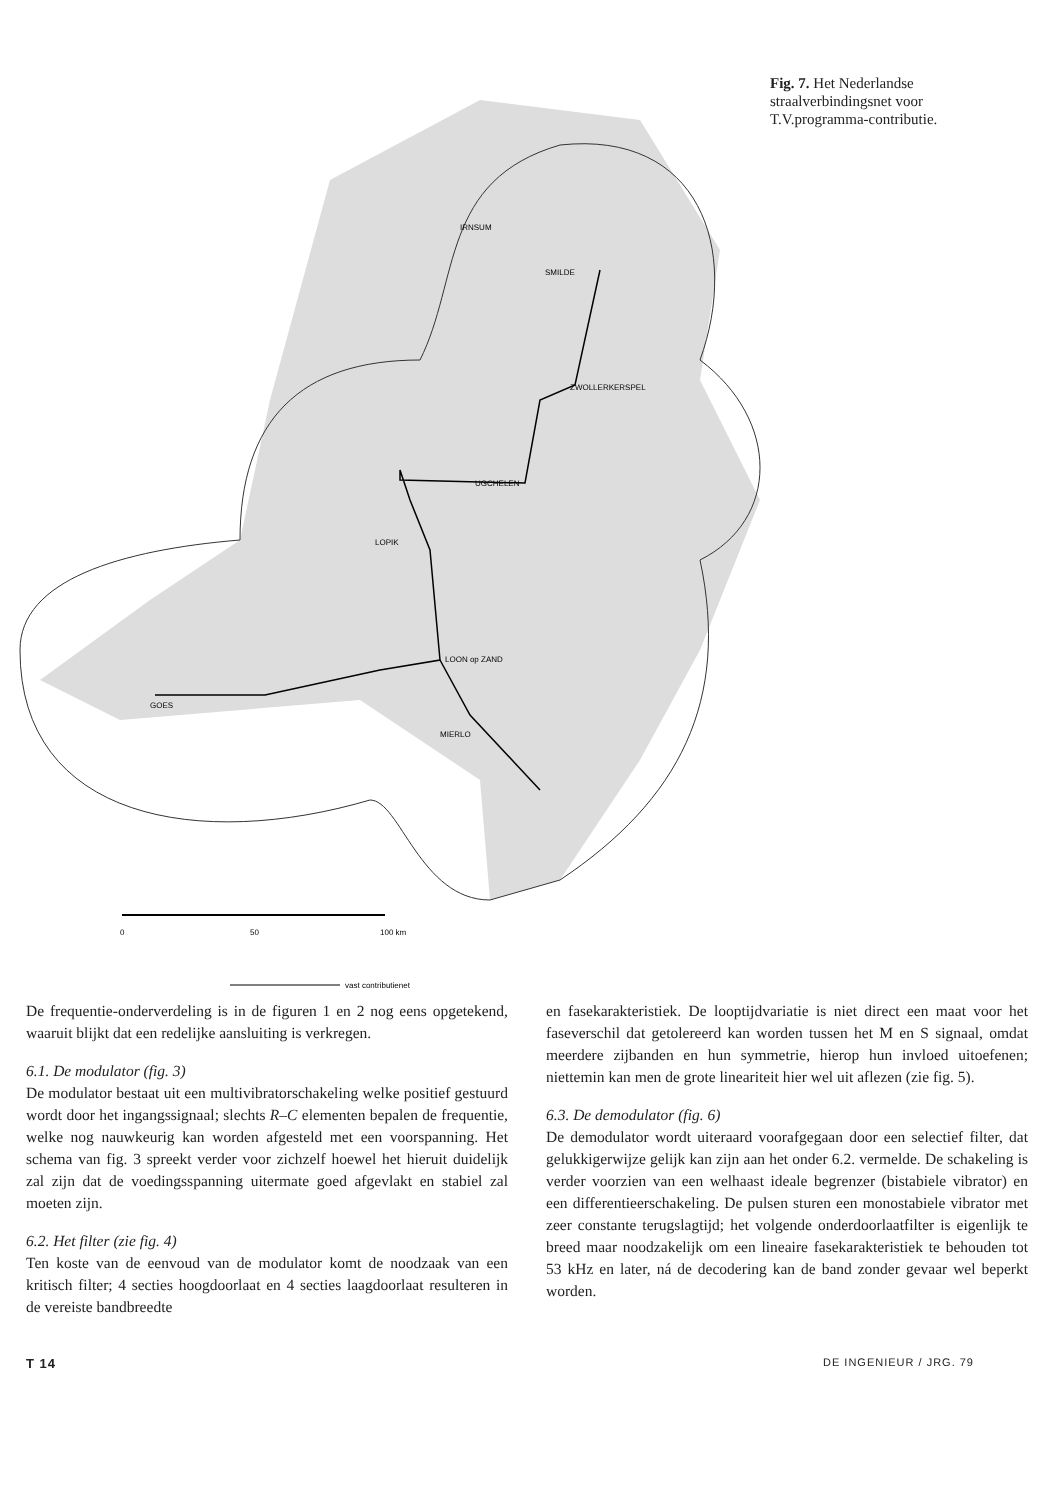0
50
100 km
vast contributienet
SMILDE
UGCHELEN
LOPIK
LOON op ZAND
ZWOLLERKERSPEL
IRNSUM
MIERLO
GOES
Fig. 7. Het Nederlandse straalverbindingsnet voor T.V.programma-contributie.
De frequentie-onderverdeling is in de figuren 1 en 2 nog eens opgetekend, waaruit blijkt dat een redelijke aansluiting is verkregen.
6.1. De modulator (fig. 3)
De modulator bestaat uit een multivibratorschakeling welke positief gestuurd wordt door het ingangssignaal; slechts R–C elementen bepalen de frequentie, welke nog nauwkeurig kan worden afgesteld met een voorspanning. Het schema van fig. 3 spreekt verder voor zichzelf hoewel het hieruit duidelijk zal zijn dat de voedingsspanning uitermate goed afgevlakt en stabiel zal moeten zijn.
6.2. Het filter (zie fig. 4)
Ten koste van de eenvoud van de modulator komt de noodzaak van een kritisch filter; 4 secties hoogdoorlaat en 4 secties laagdoorlaat resulteren in de vereiste bandbreedte
en fasekarakteristiek. De looptijdvariatie is niet direct een maat voor het faseverschil dat getolereerd kan worden tussen het M en S signaal, omdat meerdere zijbanden en hun symmetrie, hierop hun invloed uitoefenen; niettemin kan men de grote lineariteit hier wel uit aflezen (zie fig. 5).
6.3. De demodulator (fig. 6)
De demodulator wordt uiteraard voorafgegaan door een selectief filter, dat gelukkigerwijze gelijk kan zijn aan het onder 6.2. vermelde. De schakeling is verder voorzien van een welhaast ideale begrenzer (bistabiele vibrator) en een differentieerschakeling. De pulsen sturen een monostabiele vibrator met zeer constante terugslagtijd; het volgende onderdoorlaatfilter is eigenlijk te breed maar noodzakelijk om een lineaire fasekarakteristiek te behouden tot 53 kHz en later, ná de decodering kan de band zonder gevaar wel beperkt worden.
T 14 DE INGENIEUR / JRG. 79